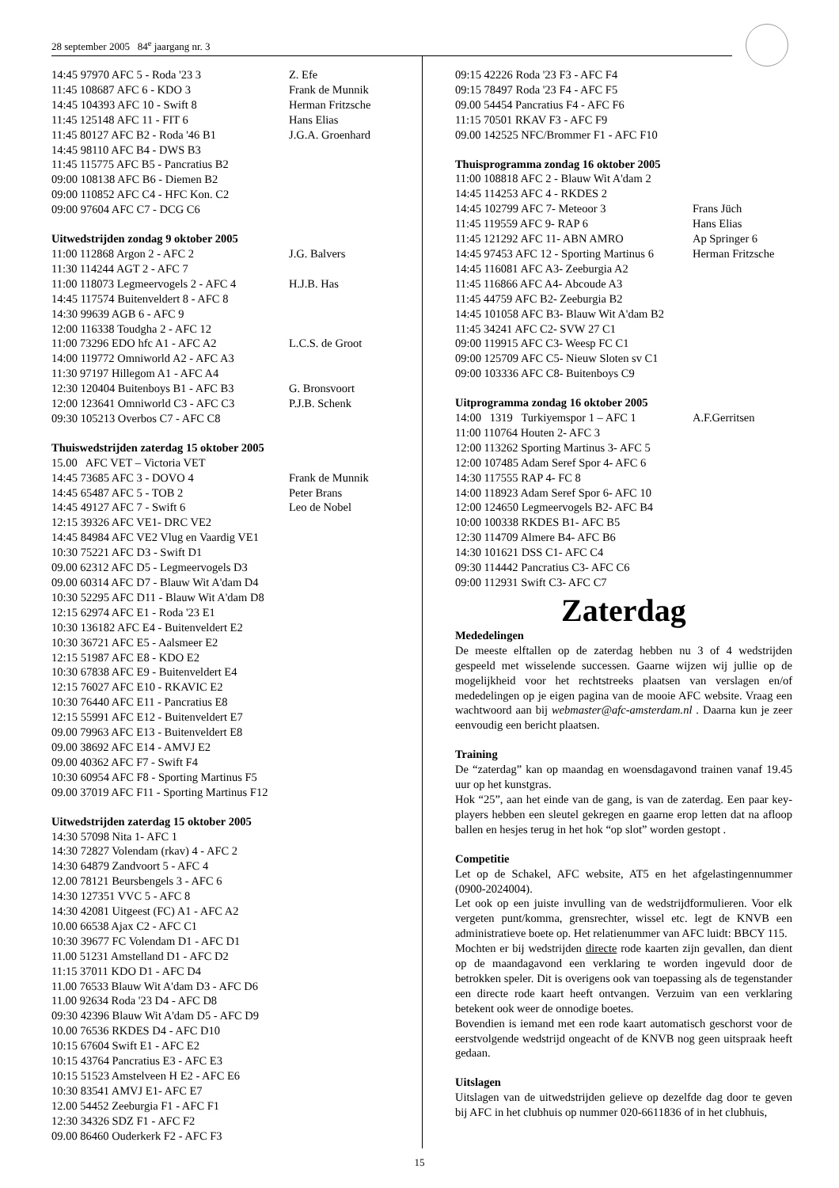28 september 2005 84<sup>e</sup> jaargang nr. 3
14:45 97970 AFC 5 - Roda '23 3 Z. Efe
11:45 108687 AFC 6 - KDO 3 Frank de Munnik
14:45 104393 AFC 10 - Swift 8 Herman Fritzsche
11:45 125148 AFC 11 - FIT 6 Hans Elias
11:45 80127 AFC B2 - Roda '46 B1 J.G.A. Groenhard
14:45 98110 AFC B4 - DWS B3
11:45 115775 AFC B5 - Pancratius B2
09:00 108138 AFC B6 - Diemen B2
09:00 110852 AFC C4 - HFC Kon. C2
09:00 97604 AFC C7 - DCG C6
Uitwedstrijden zondag 9 oktober 2005
11:00 112868 Argon 2 - AFC 2 J.G. Balvers
11:30 114244 AGT 2 - AFC 7
11:00 118073 Legmeervogels 2 - AFC 4 H.J.B. Has
14:45 117574 Buitenveldert 8 - AFC 8
14:30 99639 AGB 6 - AFC 9
12:00 116338 Toudgha 2 - AFC 12
11:00 73296 EDO hfc A1 - AFC A2 L.C.S. de Groot
14:00 119772 Omniworld A2 - AFC A3
11:30 97197 Hillegom A1 - AFC A4
12:30 120404 Buitenboys B1 - AFC B3 G. Bronsvoort
12:00 123641 Omniworld C3 - AFC C3 P.J.B. Schenk
09:30 105213 Overbos C7 - AFC C8
Thuiswedstrijden zaterdag 15 oktober 2005
15.00 AFC VET – Victoria VET
14:45 73685 AFC 3 - DOVO 4 Frank de Munnik
14:45 65487 AFC 5 - TOB 2 Peter Brans
14:45 49127 AFC 7 - Swift 6 Leo de Nobel
12:15 39326 AFC VE1- DRC VE2
14:45 84984 AFC VE2 Vlug en Vaardig VE1
10:30 75221 AFC D3 - Swift D1
09.00 62312 AFC D5 - Legmeervogels D3
09.00 60314 AFC D7 - Blauw Wit A'dam D4
10:30 52295 AFC D11 - Blauw Wit A'dam D8
12:15 62974 AFC E1 - Roda '23 E1
10:30 136182 AFC E4 - Buitenveldert E2
10:30 36721 AFC E5 - Aalsmeer E2
12:15 51987 AFC E8 - KDO E2
10:30 67838 AFC E9 - Buitenveldert E4
12:15 76027 AFC E10 - RKAVIC E2
10:30 76440 AFC E11 - Pancratius E8
12:15 55991 AFC E12 - Buitenveldert E7
09.00 79963 AFC E13 - Buitenveldert E8
09.00 38692 AFC E14 - AMVJ E2
09.00 40362 AFC F7 - Swift F4
10:30 60954 AFC F8 - Sporting Martinus F5
09.00 37019 AFC F11 - Sporting Martinus F12
Uitwedstrijden zaterdag 15 oktober 2005
14:30 57098 Nita 1- AFC 1
14:30 72827 Volendam (rkav) 4 - AFC 2
14:30 64879 Zandvoort 5 - AFC 4
12.00 78121 Beursbengels 3 - AFC 6
14:30 127351 VVC 5 - AFC 8
14:30 42081 Uitgeest (FC) A1 - AFC A2
10.00 66538 Ajax C2 - AFC C1
10:30 39677 FC Volendam D1 - AFC D1
11.00 51231 Amstelland D1 - AFC D2
11:15 37011 KDO D1 - AFC D4
11.00 76533 Blauw Wit A'dam D3 - AFC D6
11.00 92634 Roda '23 D4 - AFC D8
09:30 42396 Blauw Wit A'dam D5 - AFC D9
10.00 76536 RKDES D4 - AFC D10
10:15 67604 Swift E1 - AFC E2
10:15 43764 Pancratius E3 - AFC E3
10:15 51523 Amstelveen H E2 - AFC E6
10:30 83541 AMVJ E1- AFC E7
12.00 54452 Zeeburgia F1 - AFC F1
12:30 34326 SDZ F1 - AFC F2
09.00 86460 Ouderkerk F2 - AFC F3
09:15 42226 Roda '23 F3 - AFC F4
09:15 78497 Roda '23 F4 - AFC F5
09.00 54454 Pancratius F4 - AFC F6
11:15 70501 RKAV F3 - AFC F9
09.00 142525 NFC/Brommer F1 - AFC F10
Thuisprogramma zondag 16 oktober 2005
11:00 108818 AFC 2 - Blauw Wit A'dam 2
14:45 114253 AFC 4 - RKDES 2
14:45 102799 AFC 7- Meteoor 3 Frans Jüch
11:45 119559 AFC 9- RAP 6 Hans Elias
11:45 121292 AFC 11- ABN AMRO Ap Springer 6
14:45 97453 AFC 12 - Sporting Martinus 6 Herman Fritzsche
14:45 116081 AFC A3- Zeeburgia A2
11:45 116866 AFC A4- Abcoude A3
11:45 44759 AFC B2- Zeeburgia B2
14:45 101058 AFC B3- Blauw Wit A'dam B2
11:45 34241 AFC C2- SVW 27 C1
09:00 119915 AFC C3- Weesp FC C1
09:00 125709 AFC C5- Nieuw Sloten sv C1
09:00 103336 AFC C8- Buitenboys C9
Uitprogramma zondag 16 oktober 2005
14:00 1319 Turkiyemspor 1 – AFC 1 A.F.Gerritsen
11:00 110764 Houten 2- AFC 3
12:00 113262 Sporting Martinus 3- AFC 5
12:00 107485 Adam Seref Spor 4- AFC 6
14:30 117555 RAP 4- FC 8
14:00 118923 Adam Seref Spor 6- AFC 10
12:00 124650 Legmeervogels B2- AFC B4
10:00 100338 RKDES B1- AFC B5
12:30 114709 Almere B4- AFC B6
14:30 101621 DSS C1- AFC C4
09:30 114442 Pancratius C3- AFC C6
09:00 112931 Swift C3- AFC C7
Zaterdag
Mededelingen
De meeste elftallen op de zaterdag hebben nu 3 of 4 wedstrijden gespeeld met wisselende successen. Gaarne wijzen wij jullie op de mogelijkheid voor het rechtstreeks plaatsen van verslagen en/of mededelingen op je eigen pagina van de mooie AFC website. Vraag een wachtwoord aan bij webmaster@afc-amsterdam.nl . Daarna kun je zeer eenvoudig een bericht plaatsen.
Training
De “zaterdag” kan op maandag en woensdagavond trainen vanaf 19.45 uur op het kunstgras.
Hok “25”, aan het einde van de gang, is van de zaterdag. Een paar key-players hebben een sleutel gekregen en gaarne erop letten dat na afloop ballen en hesjes terug in het hok “op slot” worden gestopt .
Competitie
Let op de Schakel, AFC website, AT5 en het afgelastingennummer (0900-2024004).
Let ook op een juiste invulling van de wedstrijdformulieren. Voor elk vergeten punt/komma, grensrechter, wissel etc. legt de KNVB een administratieve boete op. Het relatienummer van AFC luidt: BBCY 115.
Mochten er bij wedstrijden directe rode kaarten zijn gevallen, dan dient op de maandagavond een verklaring te worden ingevuld door de betrokken speler. Dit is overigens ook van toepassing als de tegenstander een directe rode kaart heeft ontvangen. Verzuim van een verklaring betekent ook weer de onnodige boetes.
Bovendien is iemand met een rode kaart automatisch geschorst voor de eerstvolgende wedstrijd ongeacht of de KNVB nog geen uitspraak heeft gedaan.
Uitslagen
Uitslagen van de uitwedstrijden gelieve op dezelfde dag door te geven bij AFC in het clubhuis op nummer 020-6611836 of in het clubhuis,
15